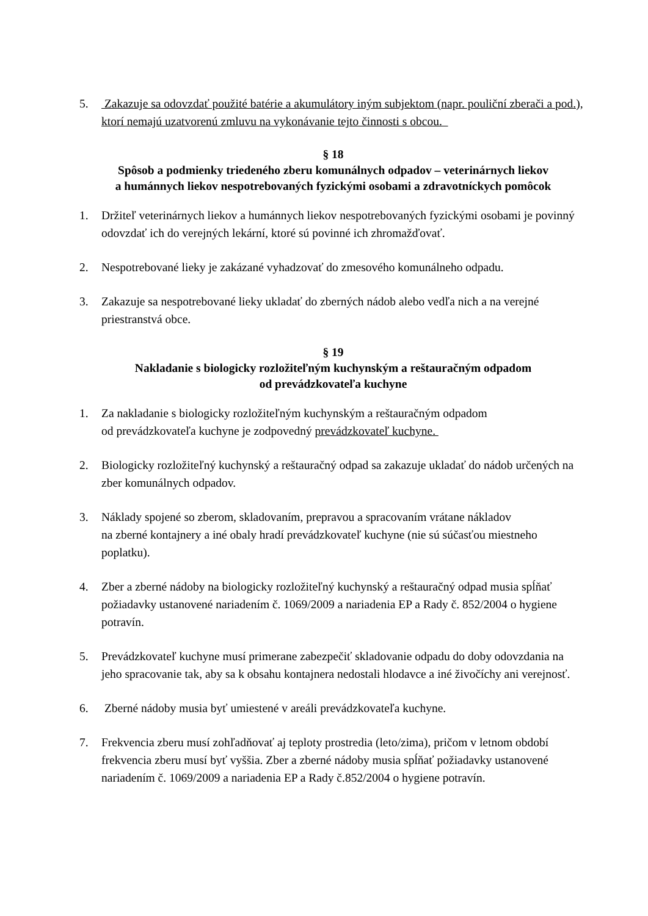5. Zakazuje sa odovzdať použité batérie a akumulátory iným subjektom (napr. pouliční zberači a pod.), ktorí nemajú uzatvorenú zmluvu na vykonávanie tejto činnosti s obcou.
§ 18
Spôsob a podmienky triedeného zberu komunálnych odpadov – veterinárnych liekov
a humánnych liekov nespotrebovaných fyzickými osobami a zdravotníckych pomôcok
1. Držiteľ veterinárnych liekov a humánnych liekov nespotrebovaných fyzickými osobami je povinný odovzdať ich do verejných lekární, ktoré sú povinné ich zhromažďovať.
2. Nespotrebované lieky je zakázané vyhadzovať do zmesového komunálneho odpadu.
3. Zakazuje sa nespotrebované lieky ukladať do zberných nádob alebo vedľa nich a na verejné priestranstvá obce.
§ 19
Nakladanie s biologicky rozložiteľným kuchynským a reštauračným odpadom
od prevádzkovateľa kuchyne
1. Za nakladanie s biologicky rozložiteľným kuchynským a reštauračným odpadom
od prevádzkovateľa kuchyne je zodpovedný prevádzkovateľ kuchyne.
2. Biologicky rozložiteľný kuchynský a reštauračný odpad sa zakazuje ukladať do nádob určených na zber komunálnych odpadov.
3. Náklady spojené so zberom, skladovaním, prepravou a spracovaním vrátane nákladov
na zberné kontajnery a iné obaly hradí prevádzkovateľ kuchyne (nie sú súčasťou miestneho poplatku).
4. Zber a zberné nádoby na biologicky rozložiteľný kuchynský a reštauračný odpad musia spĺňať požiadavky ustanovené nariadením č. 1069/2009 a nariadenia EP a Rady č. 852/2004 o hygiene potravín.
5. Prevádzkovateľ kuchyne musí primerane zabezpečiť skladovanie odpadu do doby odovzdania na jeho spracovanie tak, aby sa k obsahu kontajnera nedostali hlodavce a iné živočíchy ani verejnosť.
6. Zberné nádoby musia byť umiestené v areáli prevádzkovateľa kuchyne.
7. Frekvencia zberu musí zohľadňovať aj teploty prostredia (leto/zima), pričom v letnom období frekvencia zberu musí byť vyššia. Zber a zberné nádoby musia spĺňať požiadavky ustanovené nariadením č. 1069/2009 a nariadenia EP a Rady č.852/2004 o hygiene potravín.